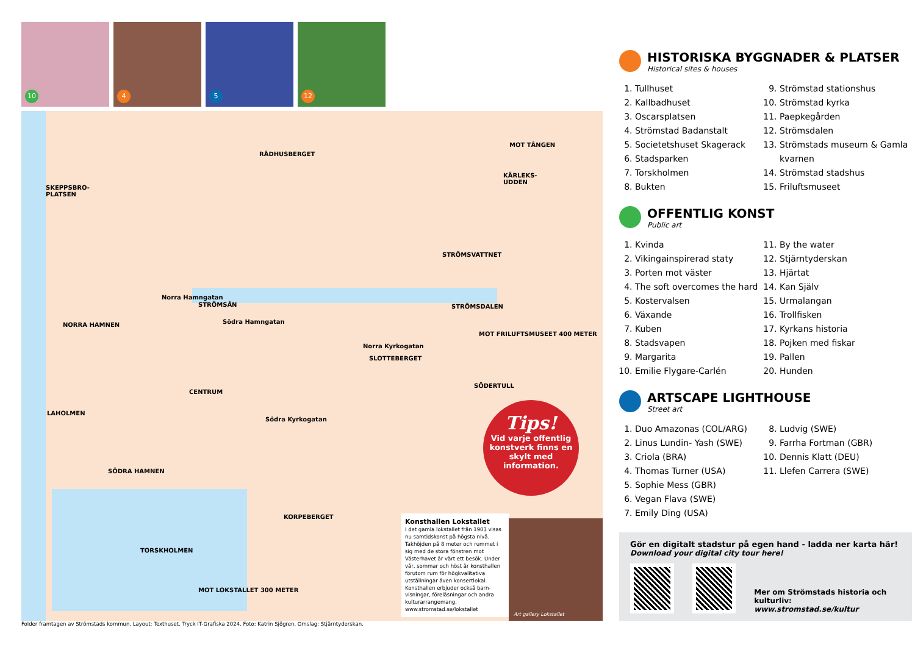10
4
5
12
SKEPPSBRO-
PLATSEN
RÅDHUSBERGET
NORRA HAMNEN
STRÖMSÅN
STRÖMSVATTNET
KÄRLEKS-
UDDEN
STRÖMSDALEN
SLOTTEBERGET
CENTRUM
LAHOLMEN
SÖDRA HAMNEN
SÖDERTULL
KORPEBERGET
TORSKHOLMEN
Södra Hamngatan
Norra Hamngatan
Norra Kyrkogatan
Södra Kyrkogatan
MOT FRILUFTSMUSEET 400 METER
MOT TÅNGEN
MOT LOKSTALLET 300 METER
Tips!
Vid varje offentlig konstverk finns en skylt med information.
Konsthallen Lokstallet
I det gamla lokstallet från 1903 visas nu samtidskonst på högsta nivå. Takhöjden på 8 meter och rummet i sig med de stora fönstren mot Västerhavet är värt ett besök. Under vår, sommar och höst är konsthallen förutom rum för högkvalitativa utställningar även konsertlokal. Konsthallen erbjuder också barn­visningar, föreläsningar och andra kulturarrangemang.
www.stromstad.se/lokstallet
Art gallery Lokstallet
HISTORISKA BYGGNADER & PLATSER
Historical sites & houses
1. Tullhuset
2. Kallbadhuset
3. Oscarsplatsen
4. Strömstad Badanstalt
5. Societetshuset Skagerack
6. Stadsparken
7. Torskholmen
8. Bukten
9. Strömstad stationshus
10. Strömstad kyrka
11. Paepkegården
12. Strömsdalen
13. Strömstads museum & Gamla kvarnen
14. Strömstad stadshus
15. Friluftsmuseet
OFFENTLIG KONST
Public art
1. Kvinda
2. Vikingainspirerad staty
3. Porten mot väster
4. The soft overcomes the hard
5. Kostervalsen
6. Växande
7. Kuben
8. Stadsvapen
9. Margarita
10. Emilie Flygare-Carlén
11. By the water
12. Stjärntyderskan
13. Hjärtat
14. Kan Själv
15. Urmalangan
16. Trollfisken
17. Kyrkans historia
18. Pojken med fiskar
19. Pallen
20. Hunden
ARTSCAPE LIGHTHOUSE
Street art
1. Duo Amazonas (COL/ARG)
2. Linus Lundin- Yash (SWE)
3. Criola (BRA)
4. Thomas Turner (USA)
5. Sophie Mess (GBR)
6. Vegan Flava (SWE)
7. Emily Ding (USA)
8. Ludvig (SWE)
9. Farrha Fortman (GBR)
10. Dennis Klatt (DEU)
11. Llefen Carrera (SWE)
Gör en digitalt stadstur på egen hand - ladda ner karta här!
Download your digital city tour here!
Mer om Strömstads historia och kulturliv:
www.stromstad.se/kultur
Folder framtagen av Strömstads kommun. Layout: Texthuset. Tryck IT-Grafiska 2024. Foto: Katrin Sjögren. Omslag: Stjärntyderskan.